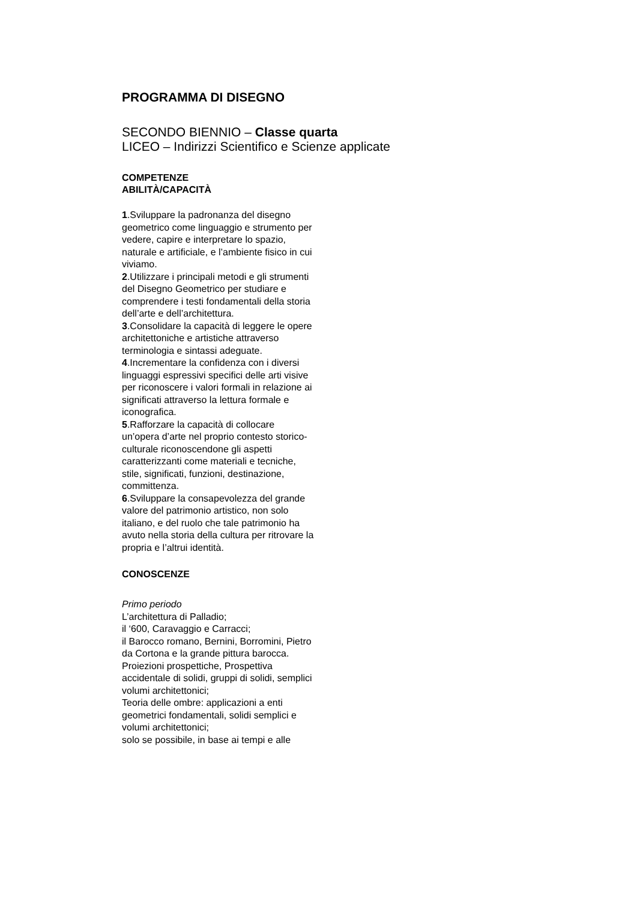PROGRAMMA DI DISEGNO
SECONDO BIENNIO – Classe quarta
LICEO – Indirizzi Scientifico e Scienze applicate
COMPETENZE
ABILITÀ/CAPACITÀ
1.Sviluppare la padronanza del disegno geometrico come linguaggio e strumento per vedere, capire e interpretare lo spazio, naturale e artificiale, e l’ambiente fisico in cui viviamo.
2.Utilizzare i principali metodi e gli strumenti del Disegno Geometrico per studiare e comprendere i testi fondamentali della storia dell’arte e dell’architettura.
3.Consolidare la capacità di leggere le opere architettoniche e artistiche attraverso terminologia e sintassi adeguate.
4.Incrementare la confidenza con i diversi linguaggi espressivi specifici delle arti visive per riconoscere i valori formali in relazione ai significati attraverso la lettura formale e iconografica.
5.Rafforzare la capacità di collocare un’opera d’arte nel proprio contesto storico-culturale riconoscendone gli aspetti caratterizzanti come materiali e tecniche, stile, significati, funzioni, destinazione, committenza.
6.Sviluppare la consapevolezza del grande valore del patrimonio artistico, non solo italiano, e del ruolo che tale patrimonio ha avuto nella storia della cultura per ritrovare la propria e l’altrui identità.
CONOSCENZE
Primo periodo
L’architettura di Palladio;
il ‘600, Caravaggio e Carracci;
il Barocco romano, Bernini, Borromini, Pietro da Cortona e la grande pittura barocca.
Proiezioni prospettiche, Prospettiva accidentale di solidi, gruppi di solidi, semplici volumi architettonici;
Teoria delle ombre: applicazioni a enti geometrici fondamentali, solidi semplici e volumi architettonici;
solo se possibile, in base ai tempi e alle